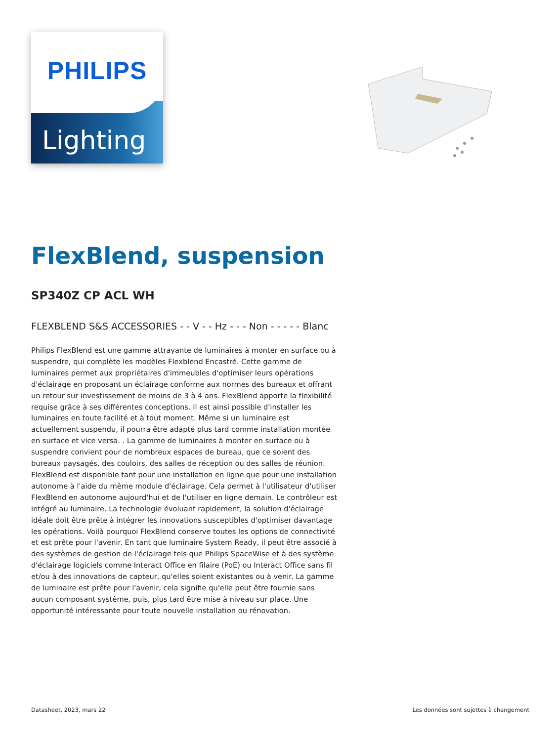PHILIPS
Lighting
FlexBlend, suspension
SP340Z CP ACL WH
FLEXBLEND S&S ACCESSORIES - - V - - Hz - - - Non - - - - - Blanc
Philips FlexBlend est une gamme attrayante de luminaires à monter en surface ou à suspendre, qui complète les modèles Flexblend Encastré. Cette gamme de luminaires permet aux propriétaires d'immeubles d'optimiser leurs opérations d'éclairage en proposant un éclairage conforme aux normes des bureaux et offrant un retour sur investissement de moins de 3 à 4 ans. FlexBlend apporte la flexibilité requise grâce à ses différentes conceptions. Il est ainsi possible d'installer les luminaires en toute facilité et à tout moment. Même si un luminaire est actuellement suspendu, il pourra être adapté plus tard comme installation montée en surface et vice versa. . La gamme de luminaires à monter en surface ou à suspendre convient pour de nombreux espaces de bureau, que ce soient des bureaux paysagés, des couloirs, des salles de réception ou des salles de réunion. FlexBlend est disponible tant pour une installation en ligne que pour une installation autonome à l'aide du même module d'éclairage. Cela permet à l'utilisateur d'utiliser FlexBlend en autonome aujourd'hui et de l'utiliser en ligne demain. Le contrôleur est intégré au luminaire. La technologie évoluant rapidement, la solution d'éclairage idéale doit être prête à intégrer les innovations susceptibles d'optimiser davantage les opérations. Voilà pourquoi FlexBlend conserve toutes les options de connectivité et est prête pour l'avenir. En tant que luminaire System Ready, il peut être associé à des systèmes de gestion de l'éclairage tels que Philips SpaceWise et à des système d'éclairage logiciels comme Interact Office en filaire (PoE) ou Interact Office sans fil et/ou à des innovations de capteur, qu'elles soient existantes ou à venir. La gamme de luminaire est prête pour l'avenir, cela signifie qu'elle peut être fournie sans aucun composant système, puis, plus tard être mise à niveau sur place. Une opportunité intéressante pour toute nouvelle installation ou rénovation.
Datasheet, 2023, mars 22 Les données sont sujettes à changement